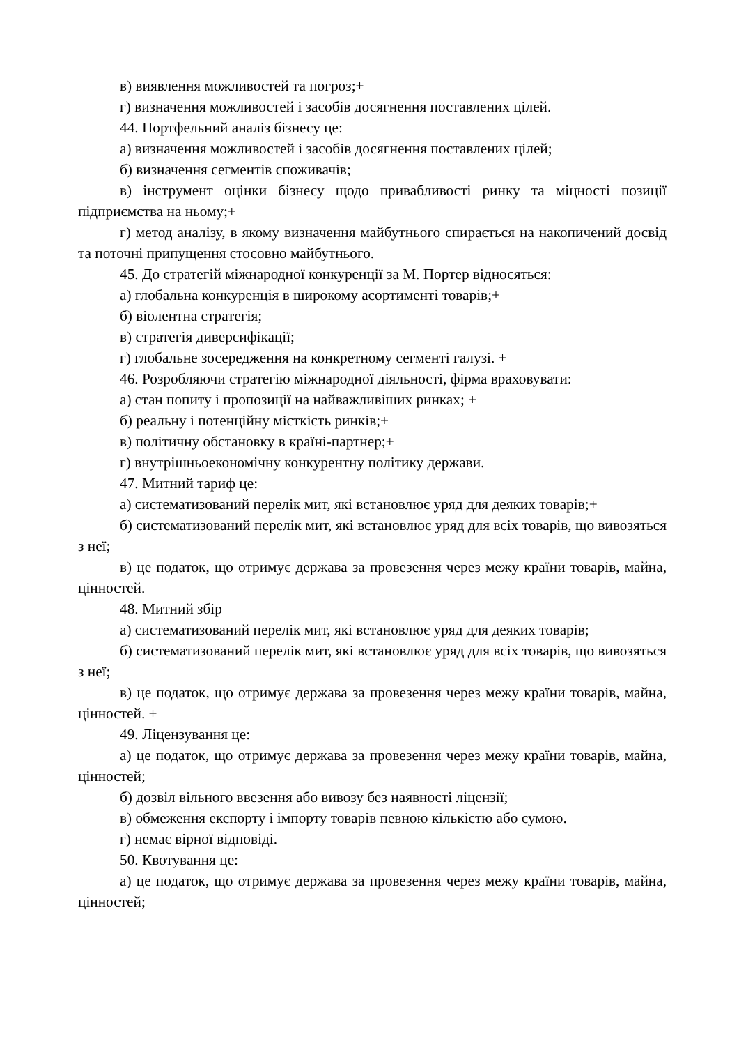в) виявлення можливостей та погроз;+
г) визначення можливостей і засобів досягнення поставлених цілей.
44. Портфельний аналіз бізнесу це:
а) визначення можливостей і засобів досягнення поставлених цілей;
б) визначення сегментів споживачів;
в) інструмент оцінки бізнесу щодо привабливості ринку та міцності позиції підприємства на ньому;+
г) метод аналізу, в якому визначення майбутнього спирається на накопичений досвід та поточні припущення стосовно майбутнього.
45. До стратегій міжнародної конкуренції за М. Портер відносяться:
а) глобальна конкуренція в широкому асортименті товарів;+
б) віолентна стратегія;
в) стратегія диверсифікації;
г) глобальне зосередження на конкретному сегменті галузі. +
46. Розробляючи стратегію міжнародної діяльності, фірма враховувати:
а) стан попиту і пропозиції на найважливіших ринках; +
б) реальну і потенційну місткість ринків;+
в) політичну обстановку в країні-партнер;+
г) внутрішньоекономічну конкурентну політику держави.
47. Митний тариф це:
а) систематизований перелік мит, які встановлює уряд для деяких товарів;+
б) систематизований перелік мит, які встановлює уряд для всіх товарів, що вивозяться з неї;
в) це податок, що отримує держава за провезення через межу країни товарів, майна, цінностей.
48. Митний збір
а) систематизований перелік мит, які встановлює уряд для деяких товарів;
б) систематизований перелік мит, які встановлює уряд для всіх товарів, що вивозяться з неї;
в) це податок, що отримує держава за провезення через межу країни товарів, майна, цінностей. +
49. Ліцензування це:
а) це податок, що отримує держава за провезення через межу країни товарів, майна, цінностей;
б) дозвіл вільного ввезення або вивозу без наявності ліцензії;
в) обмеження експорту і імпорту товарів певною кількістю або сумою.
г) немає вірної відповіді.
50. Квотування це:
а) це податок, що отримує держава за провезення через межу країни товарів, майна, цінностей;